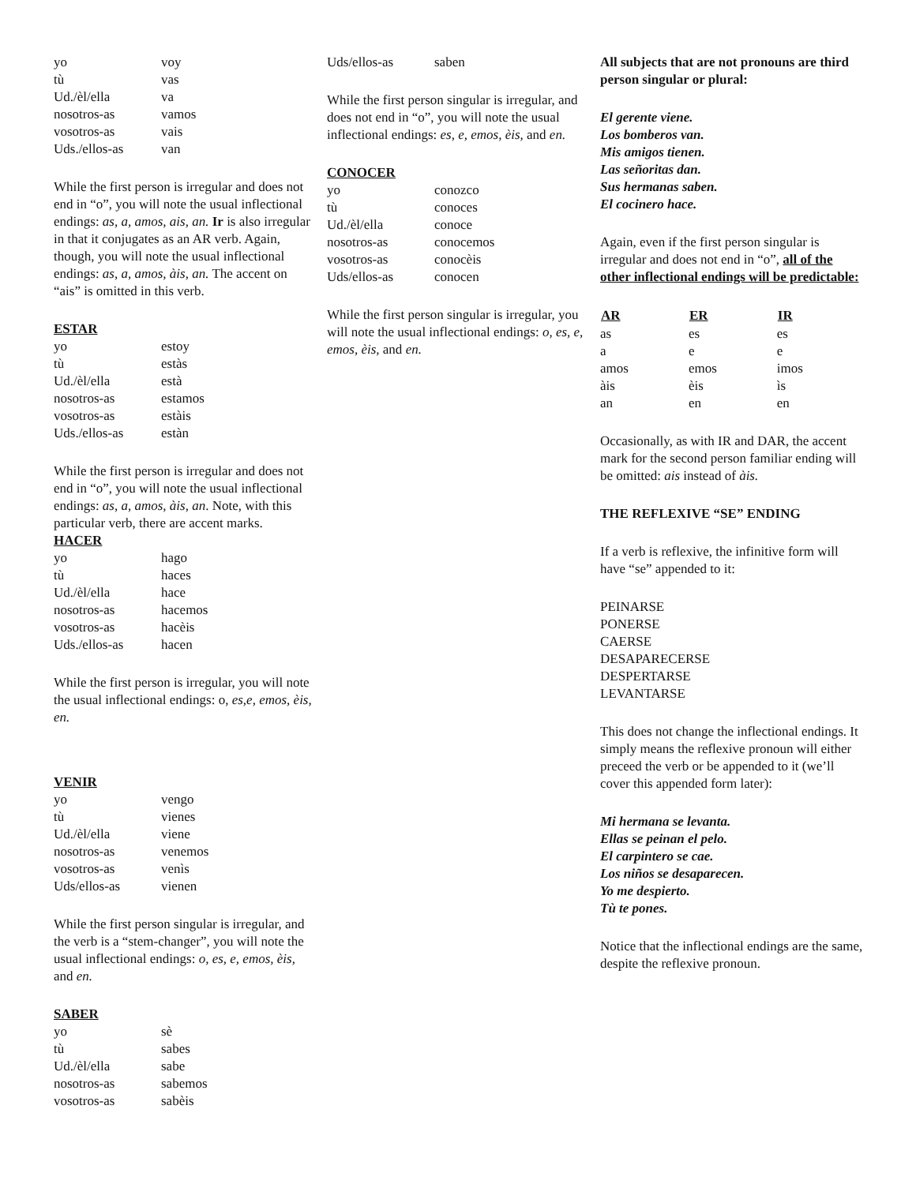| yo | voy |
| tù | vas |
| Ud./èl/ella | va |
| nosotros-as | vamos |
| vosotros-as | vais |
| Uds./ellos-as | van |
While the first person is irregular and does not end in “o”, you will note the usual inflectional endings: as, a, amos, ais, an. Ir is also irregular in that it conjugates as an AR verb. Again, though, you will note the usual inflectional endings: as, a, amos, àis, an. The accent on “ais” is omitted in this verb.
ESTAR
| yo | estoy |
| tù | estàs |
| Ud./èl/ella | està |
| nosotros-as | estamos |
| vosotros-as | estàis |
| Uds./ellos-as | estàn |
While the first person is irregular and does not end in “o”, you will note the usual inflectional endings: as, a, amos, àis, an. Note, with this particular verb, there are accent marks.
HACER
| yo | hago |
| tù | haces |
| Ud./èl/ella | hace |
| nosotros-as | hacemos |
| vosotros-as | hacèis |
| Uds./ellos-as | hacen |
While the first person is irregular, you will note the usual inflectional endings: o, es,e, emos, èis, en.
VENIR
| yo | vengo |
| tù | vienes |
| Ud./èl/ella | viene |
| nosotros-as | venemos |
| vosotros-as | venìs |
| Uds/ellos-as | vienen |
While the first person singular is irregular, and the verb is a “stem-changer”, you will note the usual inflectional endings: o, es, e, emos, èis, and en.
SABER
| yo | sè |
| tù | sabes |
| Ud./èl/ella | sabe |
| nosotros-as | sabemos |
| vosotros-as | sabèis |
| Uds/ellos-as | saben |
While the first person singular is irregular, and does not end in “o”, you will note the usual inflectional endings: es, e, emos, èis, and en.
CONOCER
| yo | conozco |
| tù | conoces |
| Ud./èl/ella | conoce |
| nosotros-as | conocemos |
| vosotros-as | conocèis |
| Uds/ellos-as | conocen |
While the first person singular is irregular, you will note the usual inflectional endings: o, es, e, emos, èis, and en.
All subjects that are not pronouns are third person singular or plural:
El gerente viene.
Los bomberos van.
Mis amigos tienen.
Las señoritas dan.
Sus hermanas saben.
El cocinero hace.
Again, even if the first person singular is irregular and does not end in “o”, all of the other inflectional endings will be predictable:
| AR | ER | IR |
| --- | --- | --- |
| as | es | es |
| a | e | e |
| amos | emos | imos |
| àis | èis | ìs |
| an | en | en |
Occasionally, as with IR and DAR, the accent mark for the second person familiar ending will be omitted: ais instead of àis.
THE REFLEXIVE “SE” ENDING
If a verb is reflexive, the infinitive form will have “se” appended to it:
PEINARSE
PONERSE
CAERSE
DESAPARECERSE
DESPERTARSE
LEVANTARSE
This does not change the inflectional endings. It simply means the reflexive pronoun will either preceed the verb or be appended to it (we’ll cover this appended form later):
Mi hermana se levanta.
Ellas se peinan el pelo.
El carpintero se cae.
Los niños se desaparecen.
Yo me despierto.
Tù te pones.
Notice that the inflectional endings are the same, despite the reflexive pronoun.